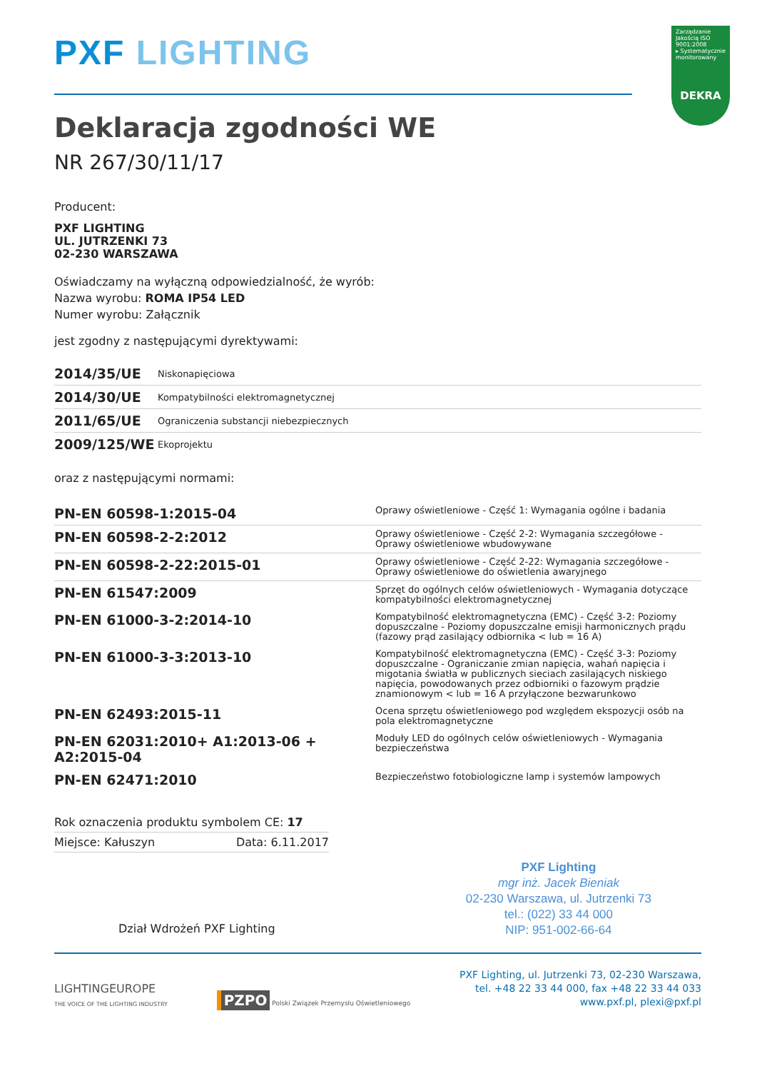Zarządzanie Jakością ISO 9001:2008
▸ Systematycznie monitorowany
DEKRA
PXF LIGHTING
Deklaracja zgodności WE
NR 267/30/11/17
Producent:
PXF LIGHTING
UL. JUTRZENKI 73
02-230 WARSZAWA
Oświadczamy na wyłączną odpowiedzialność, że wyrób:
Nazwa wyrobu: ROMA IP54 LED
Numer wyrobu: Załącznik
jest zgodny z następującymi dyrektywami:
| 2014/35/UE | Niskonapięciowa |
| 2014/30/UE | Kompatybilności elektromagnetycznej |
| 2011/65/UE | Ograniczenia substancji niebezpiecznych |
| 2009/125/WE | Ekoprojektu |
oraz z następującymi normami:
| PN-EN 60598-1:2015-04 | Oprawy oświetleniowe - Część 1: Wymagania ogólne i badania |
| PN-EN 60598-2-2:2012 | Oprawy oświetleniowe - Część 2-2: Wymagania szczegółowe - Oprawy oświetleniowe wbudowywane |
| PN-EN 60598-2-22:2015-01 | Oprawy oświetleniowe - Część 2-22: Wymagania szczegółowe - Oprawy oświetleniowe do oświetlenia awaryjnego |
| PN-EN 61547:2009 | Sprzęt do ogólnych celów oświetleniowych - Wymagania dotyczące kompatybilności elektromagnetycznej |
| PN-EN 61000-3-2:2014-10 | Kompatybilność elektromagnetyczna (EMC) - Część 3-2: Poziomy dopuszczalne - Poziomy dopuszczalne emisji harmonicznych prądu (fazowy prąd zasilający odbiornika < lub = 16 A) |
| PN-EN 61000-3-3:2013-10 | Kompatybilność elektromagnetyczna (EMC) - Część 3-3: Poziomy dopuszczalne - Ograniczanie zmian napięcia, wahań napięcia i migotania światła w publicznych sieciach zasilających niskiego napięcia, powodowanych przez odbiorniki o fazowym prądzie znamionowym < lub = 16 A przyłączone bezwarunkowo |
| PN-EN 62493:2015-11 | Ocena sprzętu oświetleniowego pod względem ekspozycji osób na pola elektromagnetyczne |
| PN-EN 62031:2010+ A1:2013-06 + A2:2015-04 | Moduły LED do ogólnych celów oświetleniowych - Wymagania bezpieczeństwa |
| PN-EN 62471:2010 | Bezpieczeństwo fotobiologiczne lamp i systemów lampowych |
Rok oznaczenia produktu symbolem CE: 17
Miejsce: Kałuszyn Data: 6.11.2017
Dział Wdrożeń PXF Lighting
PXF Lighting
mgr inż. Jacek Bieniak
02-230 Warszawa, ul. Jutrzenki 73
tel.: (022) 33 44 000
NIP: 951-002-66-64
LIGHTINGEUROPE
THE VOICE OF THE LIGHTING INDUSTRY
PZPO Polski Związek Przemysłu Oświetleniowego
PXF Lighting, ul. Jutrzenki 73, 02-230 Warszawa,
tel. +48 22 33 44 000, fax +48 22 33 44 033
www.pxf.pl, plexi@pxf.pl